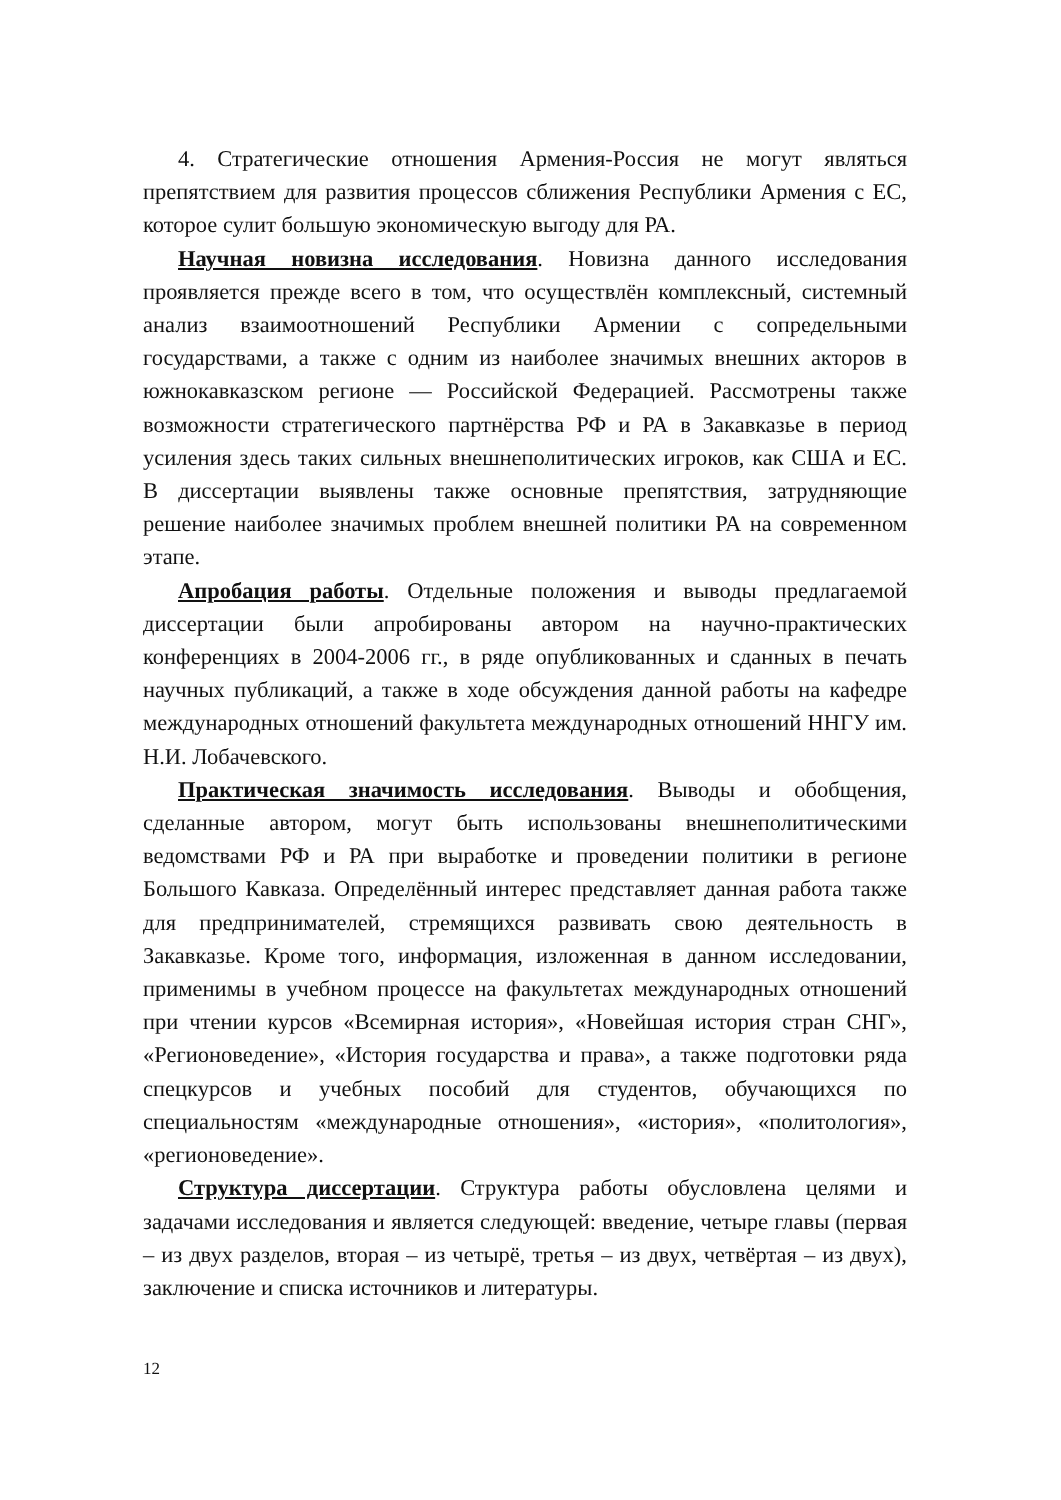4. Стратегические отношения Армения-Россия не могут являться препятствием для развития процессов сближения Республики Армения с ЕС, которое сулит большую экономическую выгоду для РА.
Научная новизна исследования. Новизна данного исследования проявляется прежде всего в том, что осуществлён комплексный, системный анализ взаимоотношений Республики Армении с сопредельными государствами, а также с одним из наиболее значимых внешних акторов в южнокавказском регионе — Российской Федерацией. Рассмотрены также возможности стратегического партнёрства РФ и РА в Закавказье в период усиления здесь таких сильных внешнеполитических игроков, как США и ЕС. В диссертации выявлены также основные препятствия, затрудняющие решение наиболее значимых проблем внешней политики РА на современном этапе.
Апробация работы. Отдельные положения и выводы предлагаемой диссертации были апробированы автором на научно-практических конференциях в 2004-2006 гг., в ряде опубликованных и сданных в печать научных публикаций, а также в ходе обсуждения данной работы на кафедре международных отношений факультета международных отношений ННГУ им. Н.И. Лобачевского.
Практическая значимость исследования. Выводы и обобщения, сделанные автором, могут быть использованы внешнеполитическими ведомствами РФ и РА при выработке и проведении политики в регионе Большого Кавказа. Определённый интерес представляет данная работа также для предпринимателей, стремящихся развивать свою деятельность в Закавказье. Кроме того, информация, изложенная в данном исследовании, применимы в учебном процессе на факультетах международных отношений при чтении курсов «Всемирная история», «Новейшая история стран СНГ», «Регионоведение», «История государства и права», а также подготовки ряда спецкурсов и учебных пособий для студентов, обучающихся по специальностям «международные отношения», «история», «политология», «регионоведение».
Структура диссертации. Структура работы обусловлена целями и задачами исследования и является следующей: введение, четыре главы (первая – из двух разделов, вторая – из четырё, третья – из двух, четвёртая – из двух), заключение и списка источников и литературы.
12